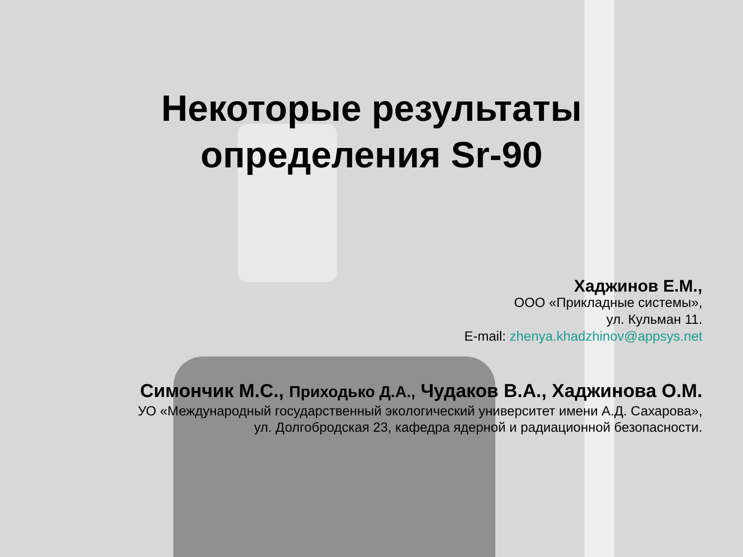Некоторые результаты
определения Sr-90
Хаджинов Е.М.,
ООО «Прикладные системы»,
ул. Кульман 11.
E-mail: zhenya.khadzhinov@appsys.net
Симончик М.С., Приходько Д.А., Чудаков В.А., Хаджинова О.М.
УО «Международный государственный экологический университет имени А.Д. Сахарова»,
ул. Долгобродская 23, кафедра ядерной и радиационной безопасности.